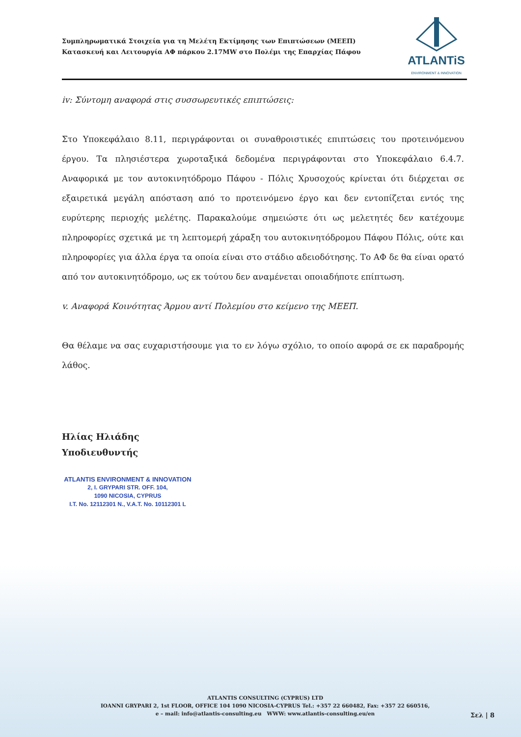Συμπληρωματικά Στοιχεία για τη Μελέτη Εκτίμησης των Επιπτώσεων (ΜΕΕΠ)
Κατασκευή και Λειτουργία ΑΦ πάρκου 2.17MW στο Πολέμι της Επαρχίας Πάφου
ATLANTiS
ENVIRONMENT & INNOVATION
iv: Σύντομη αναφορά στις συσσωρευτικές επιπτώσεις:
Στο Υποκεφάλαιο 8.11, περιγράφονται οι συναθροιστικές επιπτώσεις του προτεινόμενου έργου. Τα πλησιέστερα χωροταξικά δεδομένα περιγράφονται στο Υποκεφάλαιο 6.4.7. Αναφορικά με τον αυτοκινητόδρομο Πάφου - Πόλις Χρυσοχούς κρίνεται ότι διέρχεται σε εξαιρετικά μεγάλη απόσταση από το προτεινόμενο έργο και δεν εντοπίζεται εντός της ευρύτερης περιοχής μελέτης. Παρακαλούμε σημειώστε ότι ως μελετητές δεν κατέχουμε πληροφορίες σχετικά με τη λεπτομερή χάραξη του αυτοκινητόδρομου Πάφου Πόλις, ούτε και πληροφορίες για άλλα έργα τα οποία είναι στο στάδιο αδειοδότησης. Το ΑΦ δε θα είναι ορατό από τον αυτοκινητόδρομο, ως εκ τούτου δεν αναμένεται οποιαδήποτε επίπτωση.
v. Αναφορά Κοινότητας Άρμου αντί Πολεμίου στο κείμενο της ΜΕΕΠ.
Θα θέλαμε να σας ευχαριστήσουμε για το εν λόγω σχόλιο, το οποίο αφορά σε εκ παραδρομής λάθος.
Ηλίας Ηλιάδης
Υποδιευθυντής
ATLANTIS ENVIRONMENT & INNOVATION
2, I. GRYPARI STR. OFF. 104,
1090 NICOSIA, CYPRUS
I.T. No. 12112301 N., V.A.T. No. 10112301 L
ATLANTIS CONSULTING (CYPRUS) LTD
IOANNI GRYPARI 2, 1st FLOOR, OFFICE 104 1090 NICOSIA-CYPRUS Tel.: +357 22 660482, Fax: +357 22 660516,
e – mail: info@atlantis-consulting.eu WWW: www.atlantis-consulting.eu/en
Σελ | 8